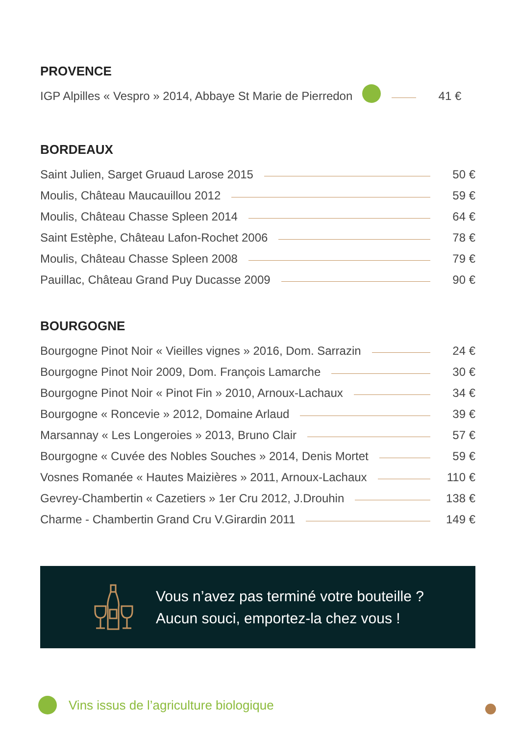PROVENCE
IGP Alpilles « Vespro » 2014, Abbaye St Marie de Pierredon 41 €
BORDEAUX
Saint Julien, Sarget Gruaud Larose 2015 50 €
Moulis, Château Maucauillou 2012 59 €
Moulis, Château Chasse Spleen 2014 64 €
Saint Estèphe, Château Lafon-Rochet 2006 78 €
Moulis, Château Chasse Spleen 2008 79 €
Pauillac, Château Grand Puy Ducasse 2009 90 €
BOURGOGNE
Bourgogne Pinot Noir « Vieilles vignes » 2016, Dom. Sarrazin 24 €
Bourgogne Pinot Noir 2009, Dom. François Lamarche 30 €
Bourgogne Pinot Noir « Pinot Fin » 2010, Arnoux-Lachaux 34 €
Bourgogne « Roncevie » 2012, Domaine Arlaud 39 €
Marsannay « Les Longeroies » 2013, Bruno Clair 57 €
Bourgogne « Cuvée des Nobles Souches » 2014, Denis Mortet 59 €
Vosnes Romanée « Hautes Maizières » 2011, Arnoux-Lachaux 110 €
Gevrey-Chambertin « Cazetiers » 1er Cru 2012, J.Drouhin 138 €
Charme - Chambertin Grand Cru V.Girardin 2011 149 €
Vous n’avez pas terminé votre bouteille ?
Aucun souci, emportez-la chez vous !
Vins issus de l’agriculture biologique